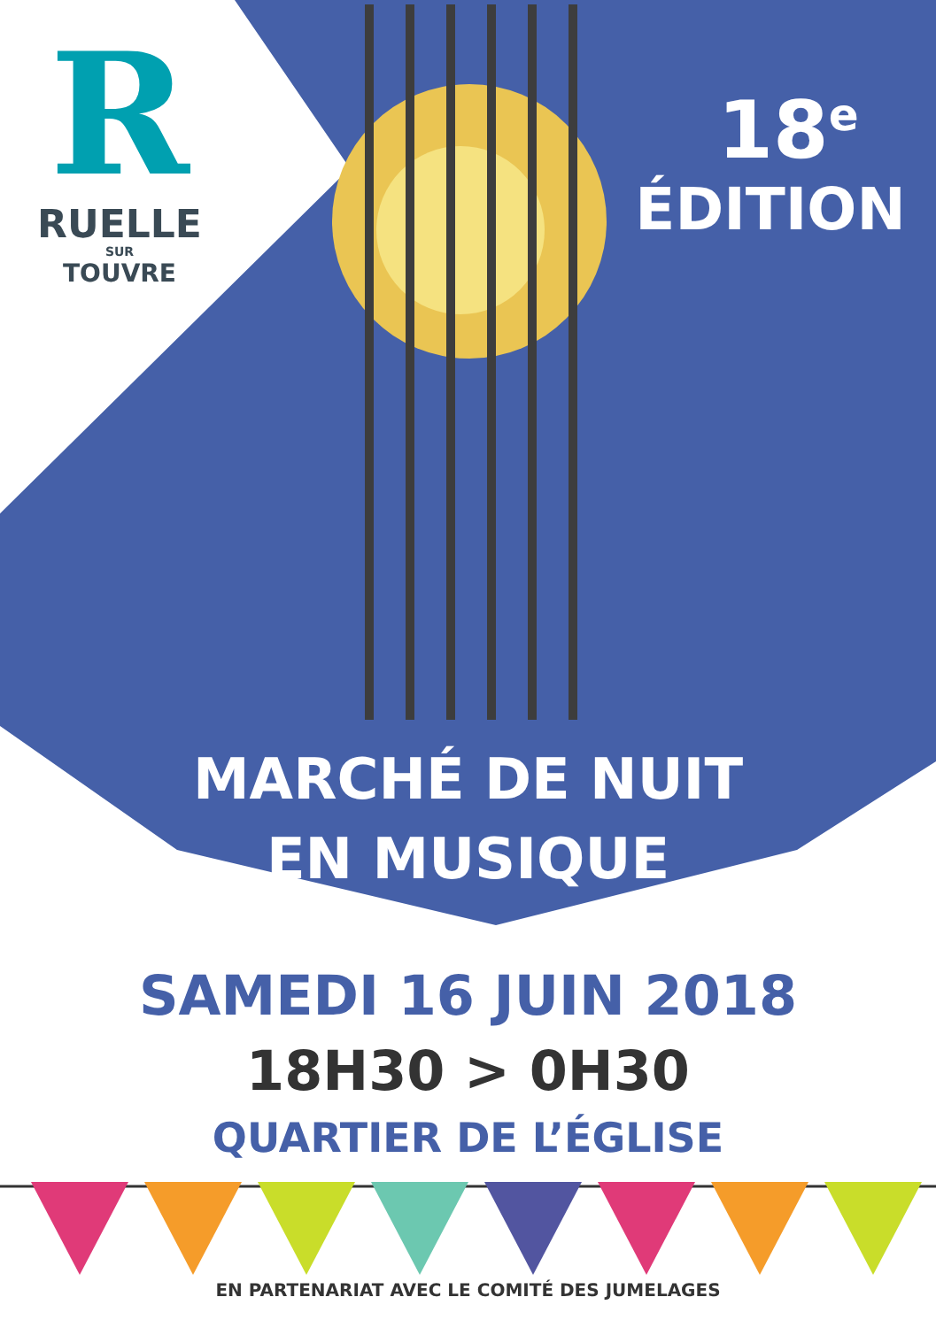R
RUELLE
SUR
TOUVRE
18<sup>e</sup>
ÉDITION
MARCHÉ DE NUIT
EN MUSIQUE
SAMEDI 16 JUIN 2018
18H30 > 0H30
QUARTIER DE L’ÉGLISE
EN PARTENARIAT AVEC LE COMITÉ DES JUMELAGES